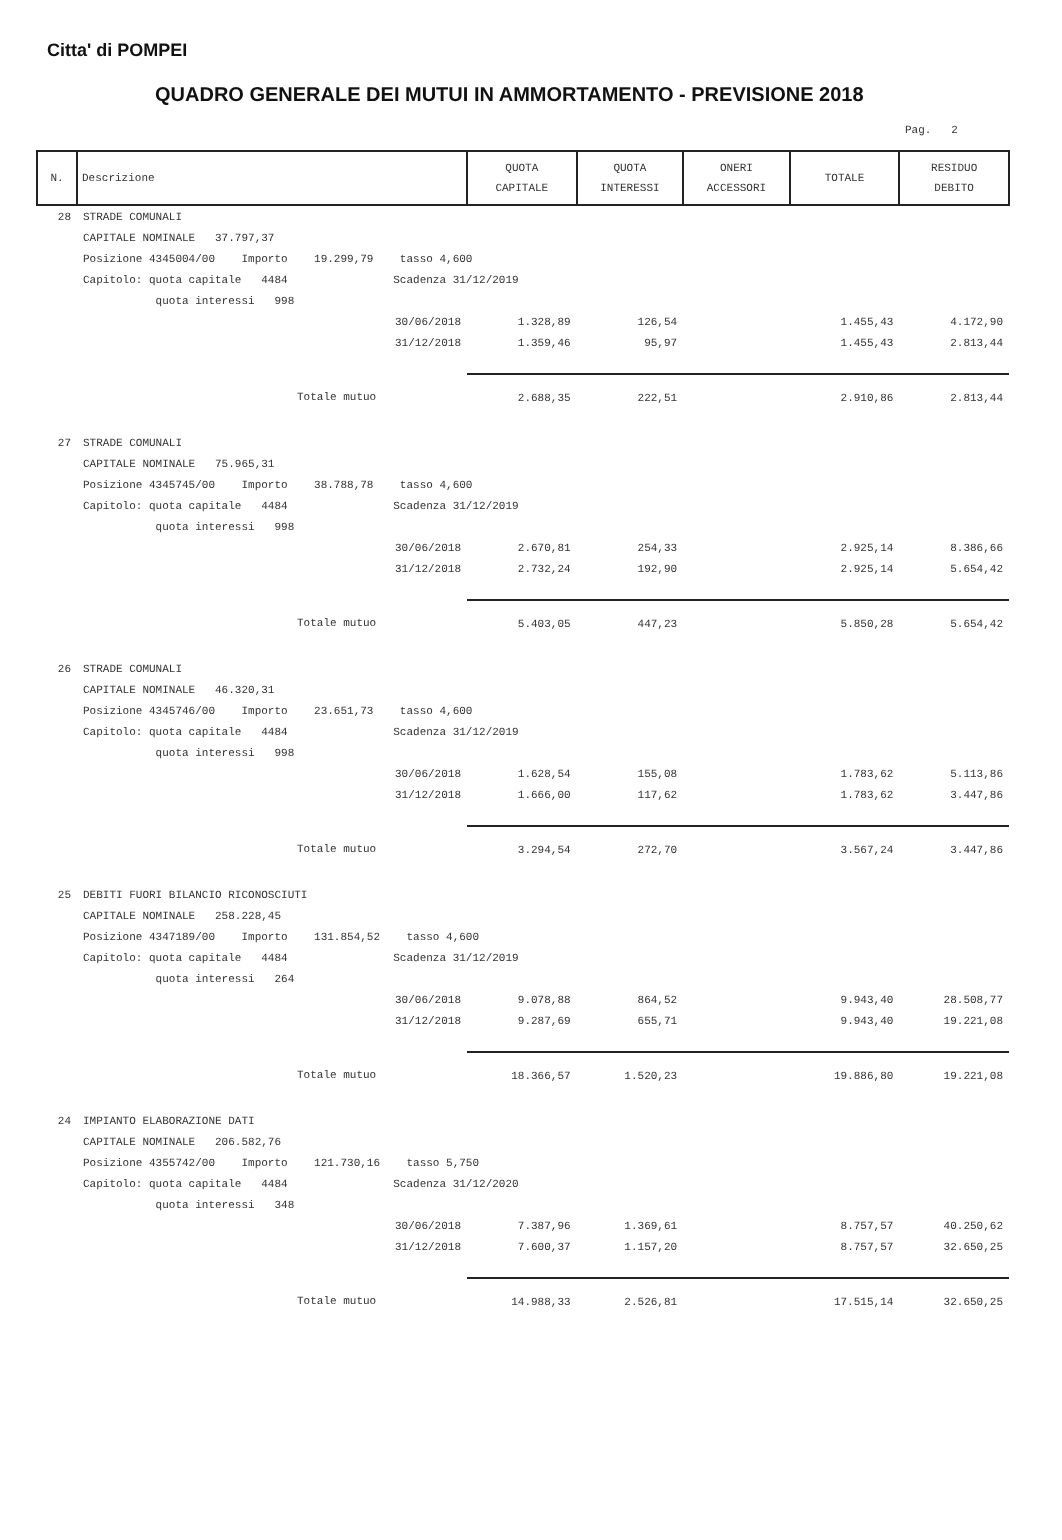Citta' di POMPEI
QUADRO GENERALE DEI MUTUI IN AMMORTAMENTO - PREVISIONE 2018
Pag. 2
| N. | Descrizione | QUOTA CAPITALE | QUOTA INTERESSI | ONERI ACCESSORI | TOTALE | RESIDUO DEBITO |
| --- | --- | --- | --- | --- | --- | --- |
| 28 | STRADE COMUNALI | | | | | |
| | CAPITALE NOMINALE 37.797,37 | | | | | |
| | Posizione 4345004/00 Importo 19.299,79 tasso 4,600 | | | | | |
| | Capitolo: quota capitale 4484 Scadenza 31/12/2019 | | | | | |
| | quota interessi 998 | | | | | |
| | 30/06/2018 | 1.328,89 | 126,54 | | 1.455,43 | 4.172,90 |
| | 31/12/2018 | 1.359,46 | 95,97 | | 1.455,43 | 2.813,44 |
| | Totale mutuo | 2.688,35 | 222,51 | | 2.910,86 | 2.813,44 |
| 27 | STRADE COMUNALI | | | | | |
| | CAPITALE NOMINALE 75.965,31 | | | | | |
| | Posizione 4345745/00 Importo 38.788,78 tasso 4,600 | | | | | |
| | Capitolo: quota capitale 4484 Scadenza 31/12/2019 | | | | | |
| | quota interessi 998 | | | | | |
| | 30/06/2018 | 2.670,81 | 254,33 | | 2.925,14 | 8.386,66 |
| | 31/12/2018 | 2.732,24 | 192,90 | | 2.925,14 | 5.654,42 |
| | Totale mutuo | 5.403,05 | 447,23 | | 5.850,28 | 5.654,42 |
| 26 | STRADE COMUNALI | | | | | |
| | CAPITALE NOMINALE 46.320,31 | | | | | |
| | Posizione 4345746/00 Importo 23.651,73 tasso 4,600 | | | | | |
| | Capitolo: quota capitale 4484 Scadenza 31/12/2019 | | | | | |
| | quota interessi 998 | | | | | |
| | 30/06/2018 | 1.628,54 | 155,08 | | 1.783,62 | 5.113,86 |
| | 31/12/2018 | 1.666,00 | 117,62 | | 1.783,62 | 3.447,86 |
| | Totale mutuo | 3.294,54 | 272,70 | | 3.567,24 | 3.447,86 |
| 25 | DEBITI FUORI BILANCIO RICONOSCIUTI | | | | | |
| | CAPITALE NOMINALE 258.228,45 | | | | | |
| | Posizione 4347189/00 Importo 131.854,52 tasso 4,600 | | | | | |
| | Capitolo: quota capitale 4484 Scadenza 31/12/2019 | | | | | |
| | quota interessi 264 | | | | | |
| | 30/06/2018 | 9.078,88 | 864,52 | | 9.943,40 | 28.508,77 |
| | 31/12/2018 | 9.287,69 | 655,71 | | 9.943,40 | 19.221,08 |
| | Totale mutuo | 18.366,57 | 1.520,23 | | 19.886,80 | 19.221,08 |
| 24 | IMPIANTO ELABORAZIONE DATI | | | | | |
| | CAPITALE NOMINALE 206.582,76 | | | | | |
| | Posizione 4355742/00 Importo 121.730,16 tasso 5,750 | | | | | |
| | Capitolo: quota capitale 4484 Scadenza 31/12/2020 | | | | | |
| | quota interessi 348 | | | | | |
| | 30/06/2018 | 7.387,96 | 1.369,61 | | 8.757,57 | 40.250,62 |
| | 31/12/2018 | 7.600,37 | 1.157,20 | | 8.757,57 | 32.650,25 |
| | Totale mutuo | 14.988,33 | 2.526,81 | | 17.515,14 | 32.650,25 |